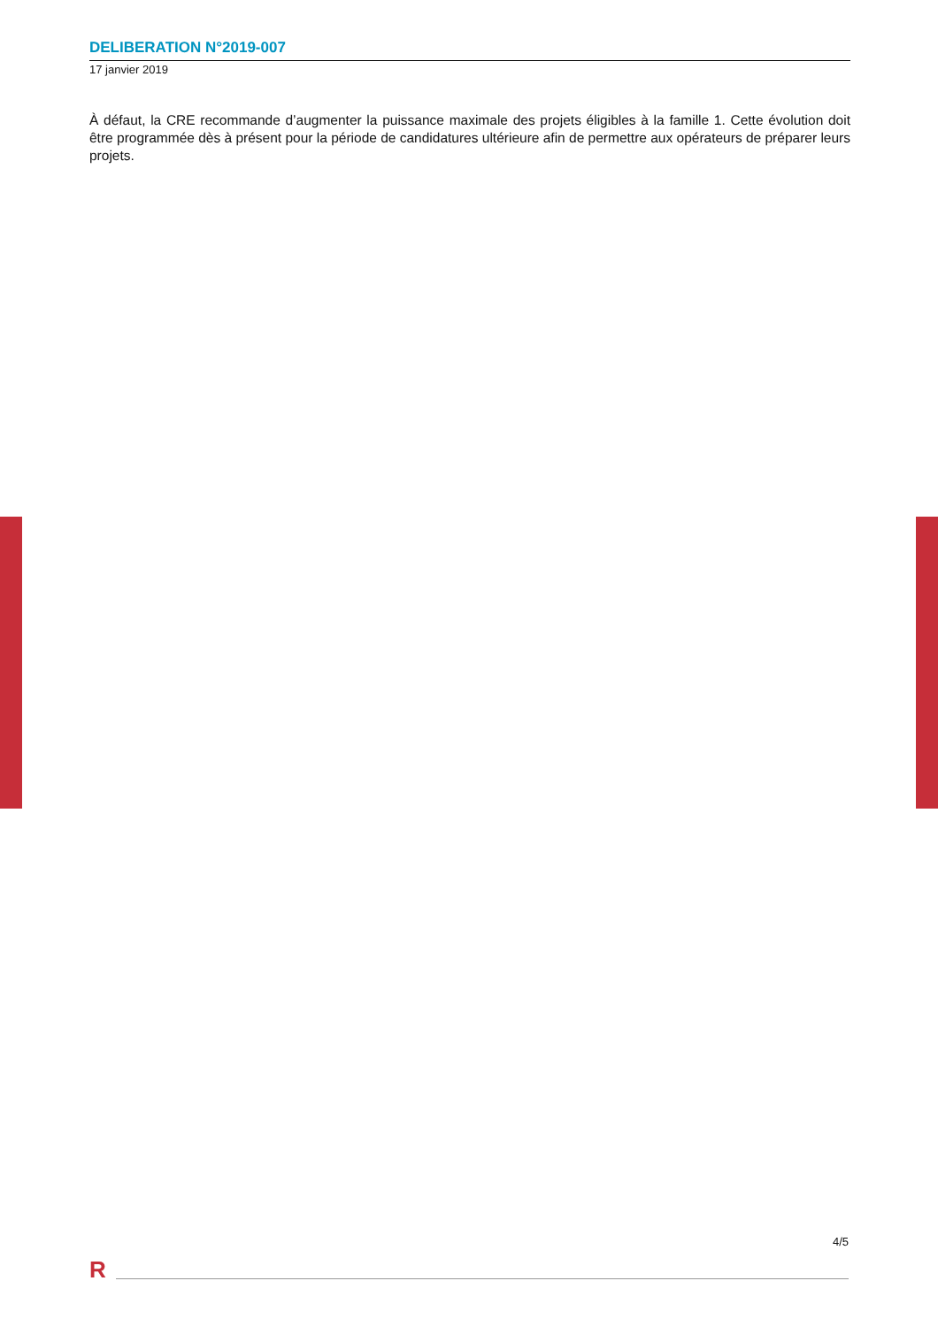DELIBERATION N°2019-007
17 janvier 2019
À défaut, la CRE recommande d’augmenter la puissance maximale des projets éligibles à la famille 1. Cette évolution doit être programmée dès à présent pour la période de candidatures ultérieure afin de permettre aux opérateurs de préparer leurs projets.
4/5
R